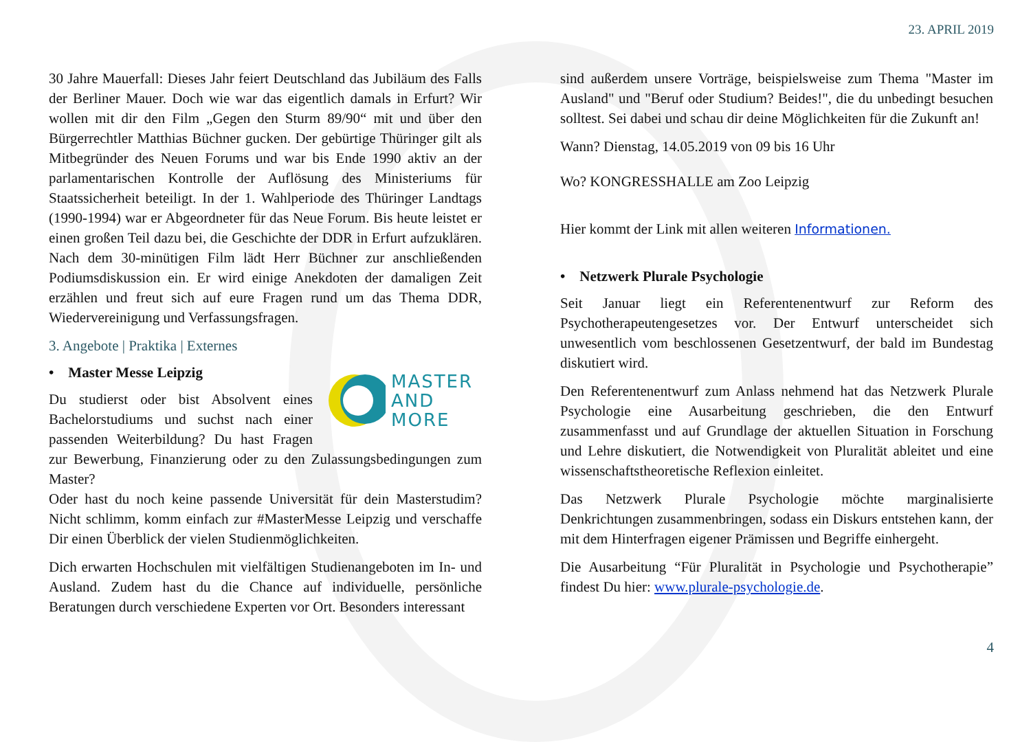23. APRIL 2019
30 Jahre Mauerfall: Dieses Jahr feiert Deutschland das Jubiläum des Falls der Berliner Mauer. Doch wie war das eigentlich damals in Erfurt? Wir wollen mit dir den Film „Gegen den Sturm 89/90“ mit und über den Bürgerrechtler Matthias Büchner gucken. Der gebürtige Thüringer gilt als Mitbegründer des Neuen Forums und war bis Ende 1990 aktiv an der parlamentarischen Kontrolle der Auflösung des Ministeriums für Staatssicherheit beteiligt. In der 1. Wahlperiode des Thüringer Landtags (1990-1994) war er Abgeordneter für das Neue Forum. Bis heute leistet er einen großen Teil dazu bei, die Geschichte der DDR in Erfurt aufzuklären. Nach dem 30-minütigen Film lädt Herr Büchner zur anschließenden Podiumsdiskussion ein. Er wird einige Anekdoten der damaligen Zeit erzählen und freut sich auf eure Fragen rund um das Thema DDR, Wiedervereinigung und Verfassungsfragen.
3. Angebote | Praktika | Externes
MASTER
AND
MORE
• Master Messe Leipzig
Du studierst oder bist Absolvent eines Bachelorstudiums und suchst nach einer passenden Weiterbildung? Du hast Fragen zur Bewerbung, Finanzierung oder zu den Zulassungsbedingungen zum Master?
Oder hast du noch keine passende Universität für dein Masterstudim? Nicht schlimm, komm einfach zur #MasterMesse Leipzig und verschaffe Dir einen Überblick der vielen Studienmöglichkeiten.
Dich erwarten Hochschulen mit vielfältigen Studienangeboten im In- und Ausland. Zudem hast du die Chance auf individuelle, persönliche Beratungen durch verschiedene Experten vor Ort. Besonders interessant
sind außerdem unsere Vorträge, beispielsweise zum Thema "Master im Ausland" und "Beruf oder Studium? Beides!", die du unbedingt besuchen solltest. Sei dabei und schau dir deine Möglichkeiten für die Zukunft an!
Wann? Dienstag, 14.05.2019 von 09 bis 16 Uhr
Wo? KONGRESSHALLE am Zoo Leipzig
Hier kommt der Link mit allen weiteren Informationen.
• Netzwerk Plurale Psychologie
Seit Januar liegt ein Referentenentwurf zur Reform des Psychotherapeutengesetzes vor. Der Entwurf unterscheidet sich unwesentlich vom beschlossenen Gesetzentwurf, der bald im Bundestag diskutiert wird.
Den Referentenentwurf zum Anlass nehmend hat das Netzwerk Plurale Psychologie eine Ausarbeitung geschrieben, die den Entwurf zusammenfasst und auf Grundlage der aktuellen Situation in Forschung und Lehre diskutiert, die Notwendigkeit von Pluralität ableitet und eine wissenschaftstheoretische Reflexion einleitet.
Das Netzwerk Plurale Psychologie möchte marginalisierte Denkrichtungen zusammenbringen, sodass ein Diskurs entstehen kann, der mit dem Hinterfragen eigener Prämissen und Begriffe einhergeht.
Die Ausarbeitung “Für Pluralität in Psychologie und Psychotherapie” findest Du hier: www.plurale-psychologie.de.
4